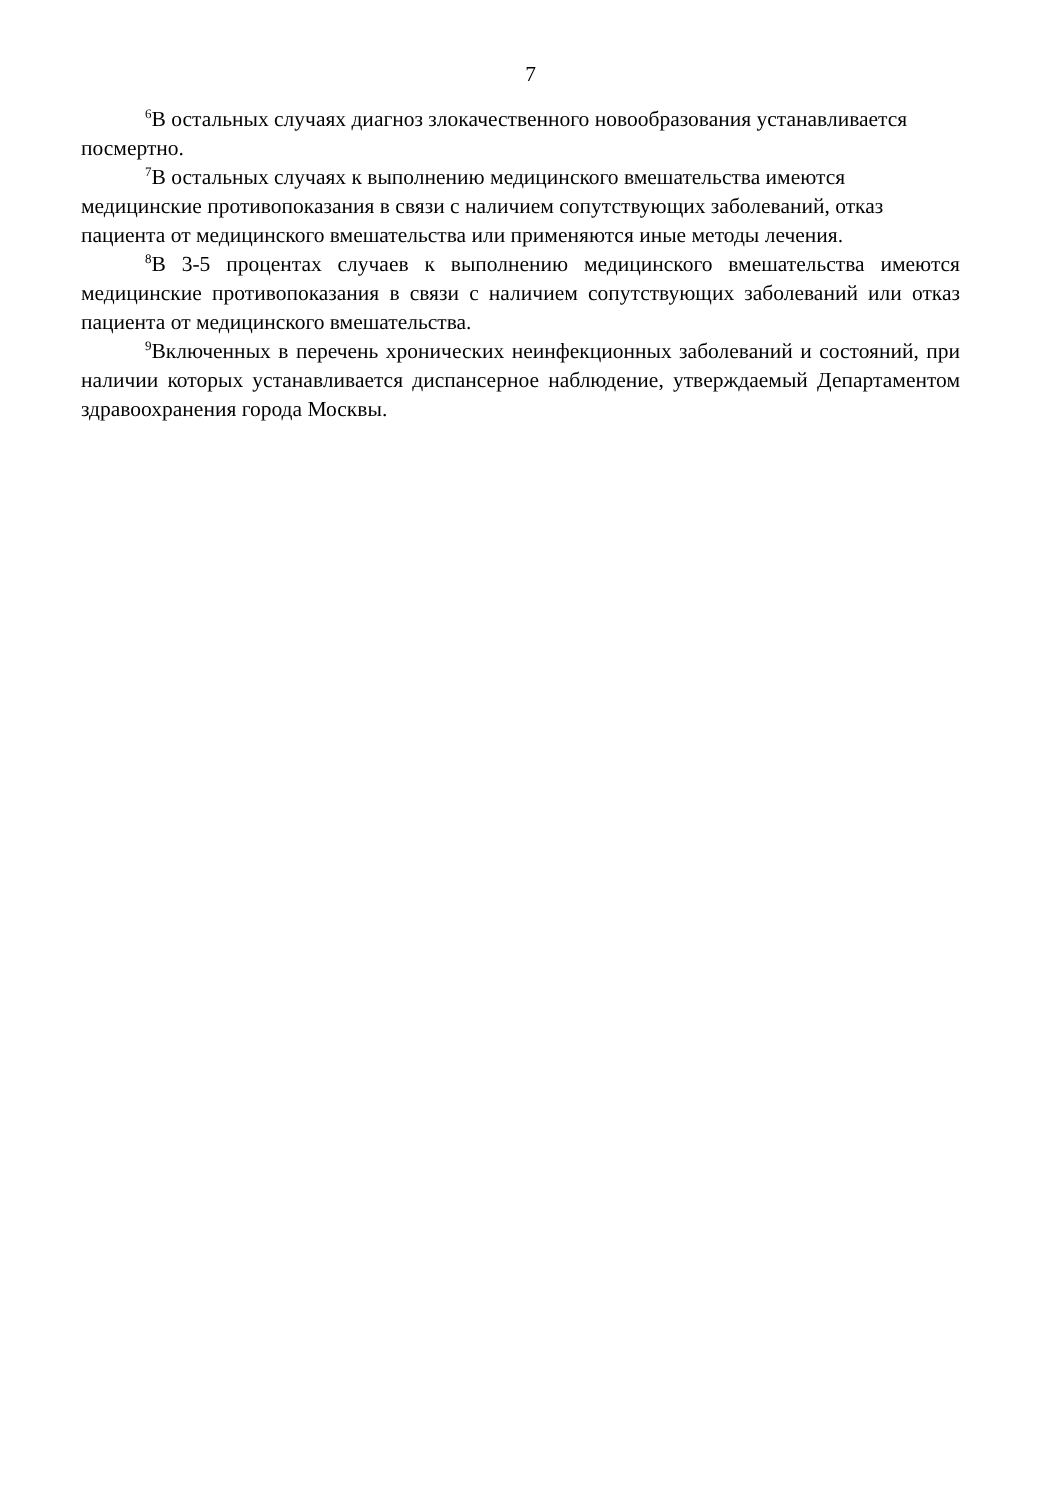7
<sup>6</sup> В остальных случаях диагноз злокачественного новообразования устанавливается посмертно.
<sup>7</sup> В остальных случаях к выполнению медицинского вмешательства имеются медицинские противопоказания в связи с наличием сопутствующих заболеваний, отказ пациента от медицинского вмешательства или применяются иные методы лечения.
<sup>8</sup> В 3-5 процентах случаев к выполнению медицинского вмешательства имеются медицинские противопоказания в связи с наличием сопутствующих заболеваний или отказ пациента от медицинского вмешательства.
<sup>9</sup> Включенных в перечень хронических неинфекционных заболеваний и состояний, при наличии которых устанавливается диспансерное наблюдение, утверждаемый Департаментом здравоохранения города Москвы.